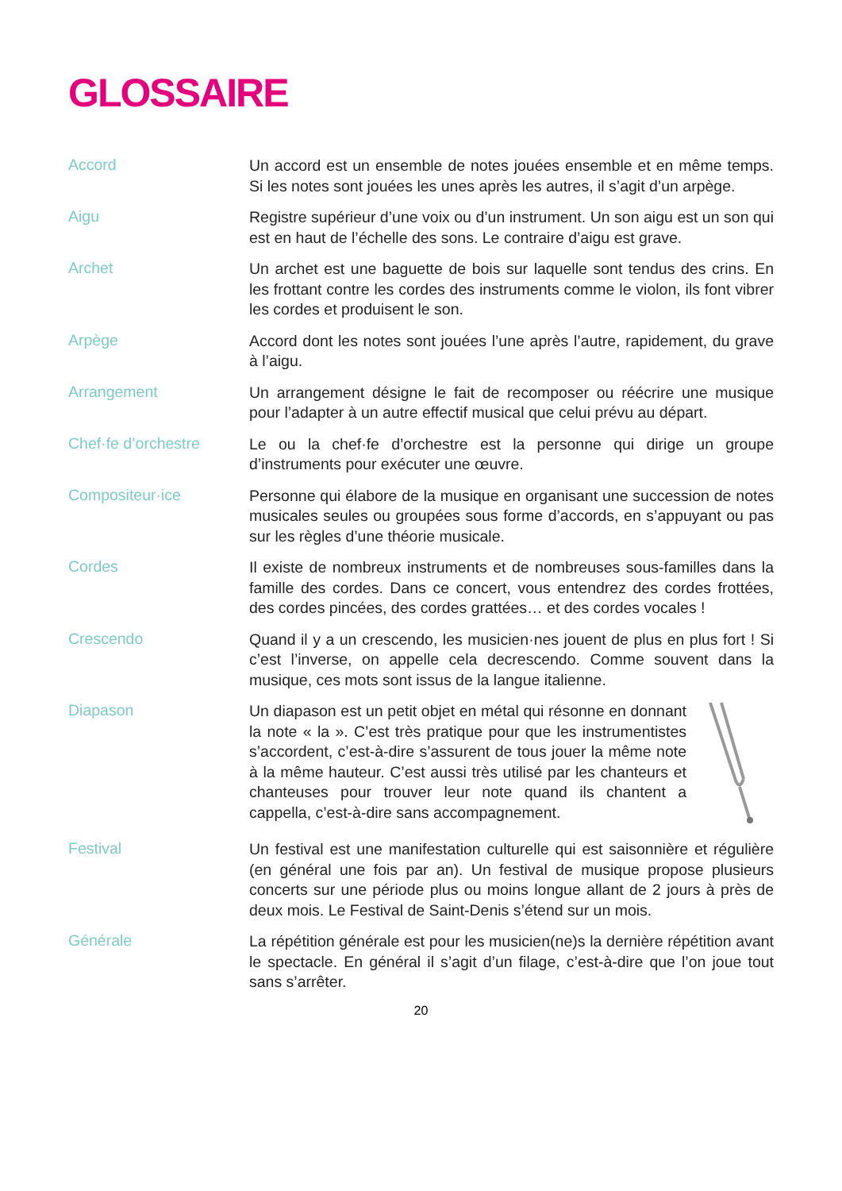GLOSSAIRE
Accord
Un accord est un ensemble de notes jouées ensemble et en même temps. Si les notes sont jouées les unes après les autres, il s’agit d’un arpège.
Aigu
Registre supérieur d’une voix ou d’un instrument. Un son aigu est un son qui est en haut de l’échelle des sons. Le contraire d’aigu est grave.
Archet
Un archet est une baguette de bois sur laquelle sont tendus des crins. En les frottant contre les cordes des instruments comme le violon, ils font vibrer les cordes et produisent le son.
Arpège
Accord dont les notes sont jouées l’une après l’autre, rapidement, du grave à l’aigu.
Arrangement
Un arrangement désigne le fait de recomposer ou réécrire une musique pour l’adapter à un autre effectif musical que celui prévu au départ.
Chef·fe d’orchestre
Le ou la chef·fe d’orchestre est la personne qui dirige un groupe d’instruments pour exécuter une œuvre.
Compositeur·ice
Personne qui élabore de la musique en organisant une succession de notes musicales seules ou groupées sous forme d’accords, en s’appuyant ou pas sur les règles d’une théorie musicale.
Cordes
Il existe de nombreux instruments et de nombreuses sous-familles dans la famille des cordes. Dans ce concert, vous entendrez des cordes frottées, des cordes pincées, des cordes grattées… et des cordes vocales !
Crescendo
Quand il y a un crescendo, les musicien·nes jouent de plus en plus fort ! Si c’est l’inverse, on appelle cela decrescendo. Comme souvent dans la musique, ces mots sont issus de la langue italienne.
Diapason
Un diapason est un petit objet en métal qui résonne en donnant la note « la ». C’est très pratique pour que les instrumentistes s’accordent, c’est-à-dire s’assurent de tous jouer la même note à la même hauteur. C’est aussi très utilisé par les chanteurs et chanteuses pour trouver leur note quand ils chantent a cappella, c’est-à-dire sans accompagnement.
Festival
Un festival est une manifestation culturelle qui est saisonnière et régulière (en général une fois par an). Un festival de musique propose plusieurs concerts sur une période plus ou moins longue allant de 2 jours à près de deux mois. Le Festival de Saint-Denis s’étend sur un mois.
Générale
La répétition générale est pour les musicien(ne)s la dernière répétition avant le spectacle. En général il s’agit d’un filage, c’est-à-dire que l’on joue tout sans s’arrêter.
20